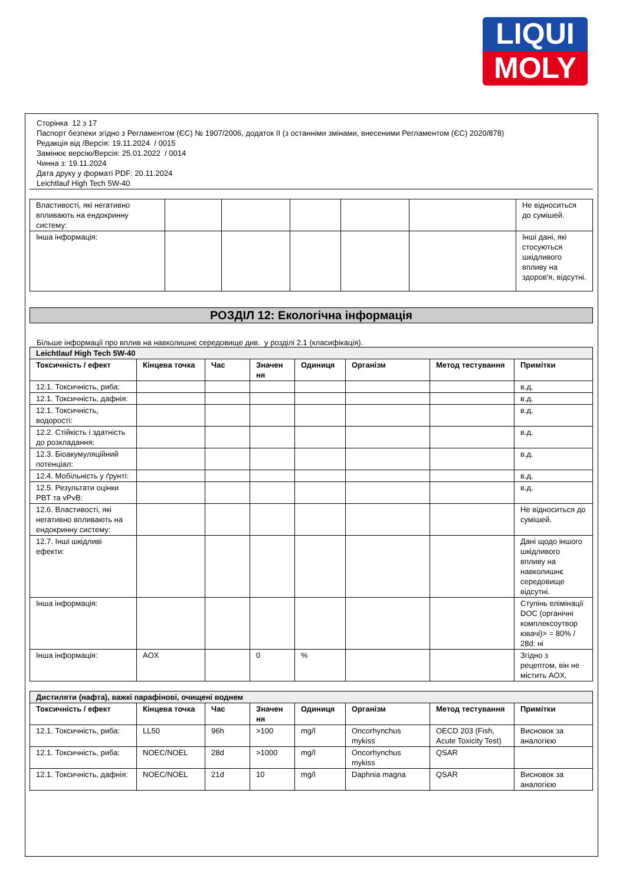LIQUI
MOLY
Сторінка 12 з 17
Паспорт безпеки згідно з Регламентом (ЄС) № 1907/2006, додаток II (з останніми змінами, внесеними Регламентом (ЄС) 2020/878)
Редакція від /Версія: 19.11.2024 / 0015
Замінює версію/Версія: 25.01.2022 / 0014
Чинна з: 19.11.2024
Дата друку у форматі PDF: 20.11.2024
Leichtlauf High Tech 5W-40
| Властивості, які негативно впливають на ендокринну систему: | | | | | | Не відноситься до сумішей. |
| Інша інформація: | | | | | | Інші дані, які стосуються шкідливого впливу на здоров'я, відсутні. |
РОЗДІЛ 12: Екологічна інформація
Більше інформації про вплив на навколишнє середовище див. у розділі 2.1 (класифікація).
| Leichtlauf High Tech 5W-40 | | | | | | | |
| Токсичність / ефект | Кінцева точка | Час | Значен ня | Одиниця | Організм | Метод тестування | Примітки |
| 12.1. Токсичність, риба: | | | | | | | в.д. |
| 12.1. Токсичність, дафнія: | | | | | | | в.д. |
| 12.1. Токсичність, водорості: | | | | | | | в.д. |
| 12.2. Стійкість і здатність до розкладання: | | | | | | | в.д. |
| 12.3. Біоакумуляційний потенціал: | | | | | | | в.д. |
| 12.4. Мобільність у ґрунті: | | | | | | | в.д. |
| 12.5. Результати оцінки PBT та vPvB: | | | | | | | в.д. |
| 12.6. Властивості, які негативно впливають на ендокринну систему: | | | | | | | Не відноситься до сумішей. |
| 12.7. Інші шкідливі ефекти: | | | | | | | Дані щодо іншого шкідливого впливу на навколишнє середовище відсутні. |
| Інша інформація: | | | | | | | Ступінь елімінації DOC (органічні комплексоутвор ювачі)> = 80% / 28d: ні |
| Інша інформація: | AOX | | 0 | % | | | Згідно з рецептом, він не містить AOX. |
| Дистиляти (нафта), важкі парафінові, очищені воднем | | | | | | | |
| Токсичність / ефект | Кінцева точка | Час | Значен ня | Одиниця | Організм | Метод тестування | Примітки |
| 12.1. Токсичність, риба: | LL50 | 96h | >100 | mg/l | Oncorhynchus mykiss | OECD 203 (Fish, Acute Toxicity Test) | Висновок за аналогією |
| 12.1. Токсичність, риба: | NOEC/NOEL | 28d | >1000 | mg/l | Oncorhynchus mykiss | QSAR | |
| 12.1. Токсичність, дафнія: | NOEC/NOEL | 21d | 10 | mg/l | Daphnia magna | QSAR | Висновок за аналогією |